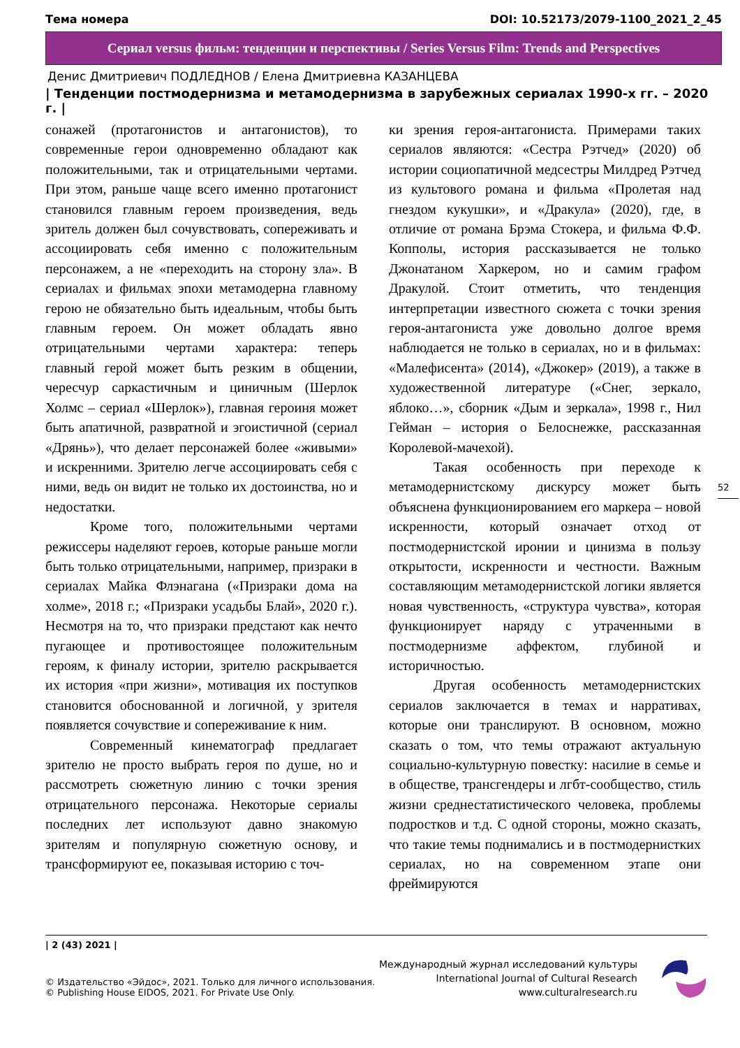Тема номера DOI: 10.52173/2079-1100_2021_2_45
Сериал versus фильм: тенденции и перспективы / Series Versus Film: Trends and Perspectives
Денис Дмитриевич ПОДЛЕДНОВ / Елена Дмитриевна КАЗАНЦЕВА
| Тенденции постмодернизма и метамодернизма в зарубежных сериалах 1990-х гг. – 2020 г. |
сонажей (протагонистов и антагонистов), то современные герои одновременно обладают как положительными, так и отрицательными чертами. При этом, раньше чаще всего именно протагонист становился главным героем произведения, ведь зритель должен был сочувствовать, сопереживать и ассоциировать себя именно с положительным персонажем, а не «переходить на сторону зла». В сериалах и фильмах эпохи метамодерна главному герою не обязательно быть идеальным, чтобы быть главным героем. Он может обладать явно отрицательными чертами характера: теперь главный герой может быть резким в общении, чересчур саркастичным и циничным (Шерлок Холмс – сериал «Шерлок»), главная героиня может быть апатичной, развратной и эгоистичной (сериал «Дрянь»), что делает персонажей более «живыми» и искренними. Зрителю легче ассоциировать себя с ними, ведь он видит не только их достоинства, но и недостатки.
Кроме того, положительными чертами режиссеры наделяют героев, которые раньше могли быть только отрицательными, например, призраки в сериалах Майка Флэнагана («Призраки дома на холме», 2018 г.; «Призраки усадьбы Блай», 2020 г.). Несмотря на то, что призраки предстают как нечто пугающее и противостоящее положительным героям, к финалу истории, зрителю раскрывается их история «при жизни», мотивация их поступков становится обоснованной и логичной, у зрителя появляется сочувствие и сопереживание к ним.
Современный кинематограф предлагает зрителю не просто выбрать героя по душе, но и рассмотреть сюжетную линию с точки зрения отрицательного персонажа. Некоторые сериалы последних лет используют давно знакомую зрителям и популярную сюжетную основу, и трансформируют ее, показывая историю с точ-
ки зрения героя-антагониста. Примерами таких сериалов являются: «Сестра Рэтчед» (2020) об истории социопатичной медсестры Милдред Рэтчед из культового романа и фильма «Пролетая над гнездом кукушки», и «Дракула» (2020), где, в отличие от романа Брэма Стокера, и фильма Ф.Ф. Копполы, история рассказывается не только Джонатаном Харкером, но и самим графом Дракулой. Стоит отметить, что тенденция интерпретации известного сюжета с точки зрения героя-антагониста уже довольно долгое время наблюдается не только в сериалах, но и в фильмах: «Малефисента» (2014), «Джокер» (2019), а также в художественной литературе («Снег, зеркало, яблоко…», сборник «Дым и зеркала», 1998 г., Нил Гейман – история о Белоснежке, рассказанная Королевой-мачехой).
Такая особенность при переходе к метамодернистскому дискурсу может быть объяснена функционированием его маркера – новой искренности, который означает отход от постмодернистской иронии и цинизма в пользу открытости, искренности и честности. Важным составляющим метамодернистской логики является новая чувственность, «структура чувства», которая функционирует наряду с утраченными в постмодернизме аффектом, глубиной и историчностью.
Другая особенность метамодернистских сериалов заключается в темах и нарративах, которые они транслируют. В основном, можно сказать о том, что темы отражают актуальную социально-культурную повестку: насилие в семье и в обществе, трансгендеры и лгбт-сообщество, стиль жизни среднестатистического человека, проблемы подростков и т.д. С одной стороны, можно сказать, что такие темы поднимались и в постмодернистких сериалах, но на современном этапе они фреймируются
52
| 2 (43) 2021 |
© Издательство «Эйдос», 2021. Только для личного использования.
© Publishing House EIDOS, 2021. For Private Use Only.
Международный журнал исследований культуры
International Journal of Cultural Research
www.culturalresearch.ru